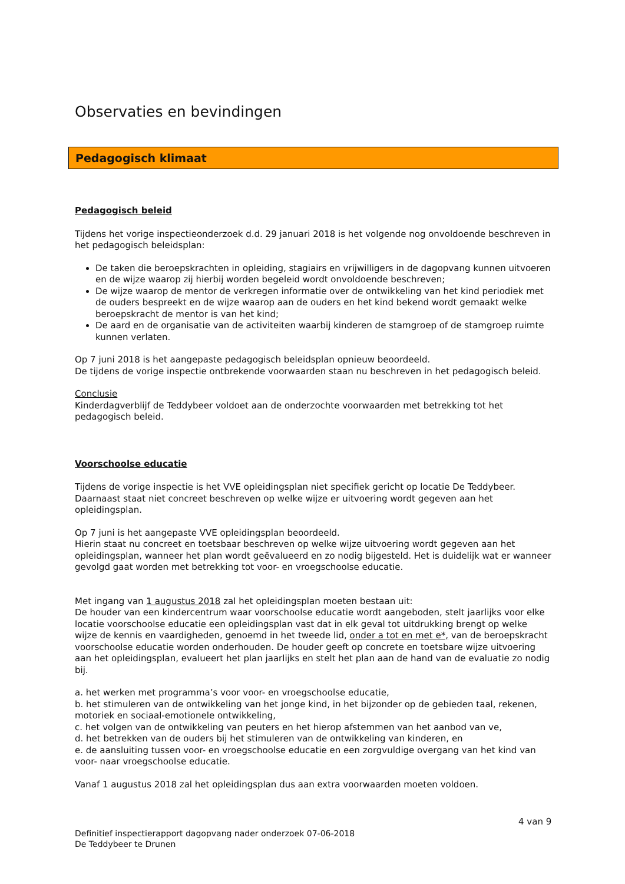Observaties en bevindingen
Pedagogisch klimaat
Pedagogisch beleid
Tijdens het vorige inspectieonderzoek d.d. 29 januari 2018 is het volgende nog onvoldoende beschreven in het pedagogisch beleidsplan:
De taken die beroepskrachten in opleiding, stagiairs en vrijwilligers in de dagopvang kunnen uitvoeren en de wijze waarop zij hierbij worden begeleid wordt onvoldoende beschreven;
De wijze waarop de mentor de verkregen informatie over de ontwikkeling van het kind periodiek met de ouders bespreekt en de wijze waarop aan de ouders en het kind bekend wordt gemaakt welke beroepskracht de mentor is van het kind;
De aard en de organisatie van de activiteiten waarbij kinderen de stamgroep of de stamgroep ruimte kunnen verlaten.
Op 7 juni 2018 is het aangepaste pedagogisch beleidsplan opnieuw beoordeeld.
De tijdens de vorige inspectie ontbrekende voorwaarden staan nu beschreven in het pedagogisch beleid.
Conclusie
Kinderdagverblijf de Teddybeer voldoet aan de onderzochte voorwaarden met betrekking tot het pedagogisch beleid.
Voorschoolse educatie
Tijdens de vorige inspectie is het VVE opleidingsplan niet specifiek gericht op locatie De Teddybeer. Daarnaast staat niet concreet beschreven op welke wijze er uitvoering wordt gegeven aan het opleidingsplan.
Op 7 juni is het aangepaste VVE opleidingsplan beoordeeld.
Hierin staat nu concreet en toetsbaar beschreven op welke wijze uitvoering wordt gegeven aan het opleidingsplan, wanneer het plan wordt geëvalueerd en zo nodig bijgesteld. Het is duidelijk wat er wanneer gevolgd gaat worden met betrekking tot voor- en vroegschoolse educatie.
Met ingang van 1 augustus 2018 zal het opleidingsplan moeten bestaan uit:
De houder van een kindercentrum waar voorschoolse educatie wordt aangeboden, stelt jaarlijks voor elke locatie voorschoolse educatie een opleidingsplan vast dat in elk geval tot uitdrukking brengt op welke wijze de kennis en vaardigheden, genoemd in het tweede lid, onder a tot en met e*, van de beroepskracht voorschoolse educatie worden onderhouden. De houder geeft op concrete en toetsbare wijze uitvoering aan het opleidingsplan, evalueert het plan jaarlijks en stelt het plan aan de hand van de evaluatie zo nodig bij.
a. het werken met programma’s voor voor- en vroegschoolse educatie,
b. het stimuleren van de ontwikkeling van het jonge kind, in het bijzonder op de gebieden taal, rekenen, motoriek en sociaal-emotionele ontwikkeling,
c. het volgen van de ontwikkeling van peuters en het hierop afstemmen van het aanbod van ve,
d. het betrekken van de ouders bij het stimuleren van de ontwikkeling van kinderen, en
e. de aansluiting tussen voor- en vroegschoolse educatie en een zorgvuldige overgang van het kind van voor- naar vroegschoolse educatie.
Vanaf 1 augustus 2018 zal het opleidingsplan dus aan extra voorwaarden moeten voldoen.
4 van 9
Definitief inspectierapport dagopvang nader onderzoek 07-06-2018
De Teddybeer te Drunen